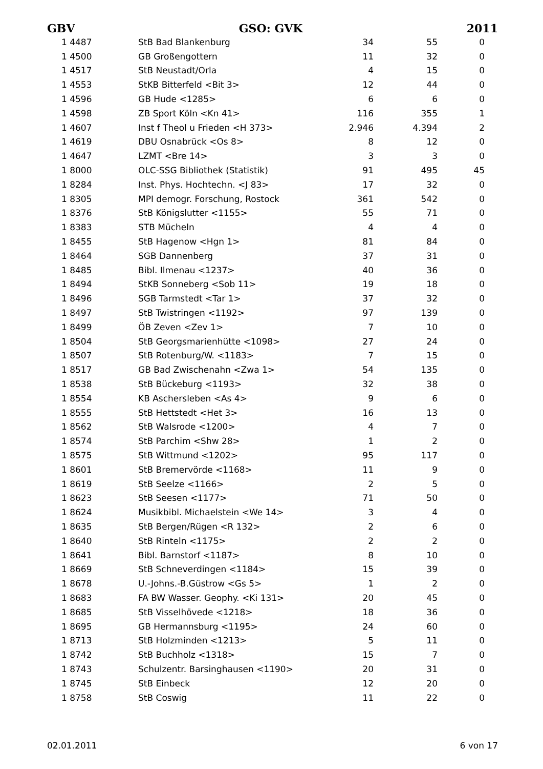GBV GSO: GVK 2011
| 1 4487 | StB Bad Blankenburg | 34 | 55 | 0 |
| 1 4500 | GB Großengottern | 11 | 32 | 0 |
| 1 4517 | StB Neustadt/Orla | 4 | 15 | 0 |
| 1 4553 | StKB Bitterfeld <Bit 3> | 12 | 44 | 0 |
| 1 4596 | GB Hude <1285> | 6 | 6 | 0 |
| 1 4598 | ZB Sport Köln <Kn 41> | 116 | 355 | 1 |
| 1 4607 | Inst f Theol u Frieden <H 373> | 2.946 | 4.394 | 2 |
| 1 4619 | DBU Osnabrück <Os 8> | 8 | 12 | 0 |
| 1 4647 | LZMT <Bre 14> | 3 | 3 | 0 |
| 1 8000 | OLC-SSG Bibliothek (Statistik) | 91 | 495 | 45 |
| 1 8284 | Inst. Phys. Hochtechn. <J 83> | 17 | 32 | 0 |
| 1 8305 | MPI demogr. Forschung, Rostock | 361 | 542 | 0 |
| 1 8376 | StB Königslutter <1155> | 55 | 71 | 0 |
| 1 8383 | STB Mücheln | 4 | 4 | 0 |
| 1 8455 | StB Hagenow <Hgn 1> | 81 | 84 | 0 |
| 1 8464 | SGB Dannenberg | 37 | 31 | 0 |
| 1 8485 | Bibl. Ilmenau <1237> | 40 | 36 | 0 |
| 1 8494 | StKB Sonneberg <Sob 11> | 19 | 18 | 0 |
| 1 8496 | SGB Tarmstedt <Tar 1> | 37 | 32 | 0 |
| 1 8497 | StB Twistringen <1192> | 97 | 139 | 0 |
| 1 8499 | ÖB Zeven <Zev 1> | 7 | 10 | 0 |
| 1 8504 | StB Georgsmarienhütte <1098> | 27 | 24 | 0 |
| 1 8507 | StB Rotenburg/W. <1183> | 7 | 15 | 0 |
| 1 8517 | GB Bad Zwischenahn <Zwa 1> | 54 | 135 | 0 |
| 1 8538 | StB Bückeburg <1193> | 32 | 38 | 0 |
| 1 8554 | KB Aschersleben <As 4> | 9 | 6 | 0 |
| 1 8555 | StB Hettstedt <Het 3> | 16 | 13 | 0 |
| 1 8562 | StB Walsrode <1200> | 4 | 7 | 0 |
| 1 8574 | StB Parchim <Shw 28> | 1 | 2 | 0 |
| 1 8575 | StB Wittmund <1202> | 95 | 117 | 0 |
| 1 8601 | StB Bremervörde <1168> | 11 | 9 | 0 |
| 1 8619 | StB Seelze <1166> | 2 | 5 | 0 |
| 1 8623 | StB Seesen <1177> | 71 | 50 | 0 |
| 1 8624 | Musikbibl. Michaelstein <We 14> | 3 | 4 | 0 |
| 1 8635 | StB Bergen/Rügen <R 132> | 2 | 6 | 0 |
| 1 8640 | StB Rinteln <1175> | 2 | 2 | 0 |
| 1 8641 | Bibl. Barnstorf <1187> | 8 | 10 | 0 |
| 1 8669 | StB Schneverdingen <1184> | 15 | 39 | 0 |
| 1 8678 | U.-Johns.-B.Güstrow <Gs 5> | 1 | 2 | 0 |
| 1 8683 | FA BW Wasser. Geophy. <Ki 131> | 20 | 45 | 0 |
| 1 8685 | StB Visselhövede <1218> | 18 | 36 | 0 |
| 1 8695 | GB Hermannsburg <1195> | 24 | 60 | 0 |
| 1 8713 | StB Holzminden <1213> | 5 | 11 | 0 |
| 1 8742 | StB Buchholz <1318> | 15 | 7 | 0 |
| 1 8743 | Schulzentr. Barsinghausen <1190> | 20 | 31 | 0 |
| 1 8745 | StB Einbeck | 12 | 20 | 0 |
| 1 8758 | StB Coswig | 11 | 22 | 0 |
02.01.2011 6 von 17